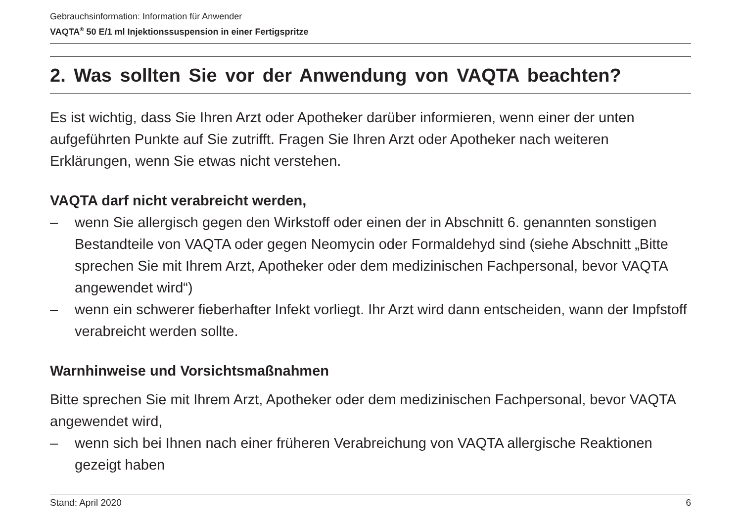Gebrauchsinformation: Information für Anwender
VAQTA<sup>®</sup> 50 E/1 ml Injektionssuspension in einer Fertigspritze
2. Was sollten Sie vor der Anwendung von VAQTA beachten?
Es ist wichtig, dass Sie Ihren Arzt oder Apotheker darüber informieren, wenn einer der unten aufgeführten Punkte auf Sie zutrifft. Fragen Sie Ihren Arzt oder Apotheker nach weiteren Erklärungen, wenn Sie etwas nicht verstehen.
VAQTA darf nicht verabreicht werden,
– wenn Sie allergisch gegen den Wirkstoff oder einen der in Abschnitt 6. genannten sonstigen Bestandteile von VAQTA oder gegen Neomycin oder Formaldehyd sind (siehe Abschnitt „Bitte sprechen Sie mit Ihrem Arzt, Apotheker oder dem medizinischen Fachpersonal, bevor VAQTA angewendet wird“)
– wenn ein schwerer fieberhafter Infekt vorliegt. Ihr Arzt wird dann entscheiden, wann der Impfstoff verabreicht werden sollte.
Warnhinweise und Vorsichtsmaßnahmen
Bitte sprechen Sie mit Ihrem Arzt, Apotheker oder dem medizinischen Fachpersonal, bevor VAQTA angewendet wird,
– wenn sich bei Ihnen nach einer früheren Verabreichung von VAQTA allergische Reaktionen gezeigt haben
Stand: April 2020 6